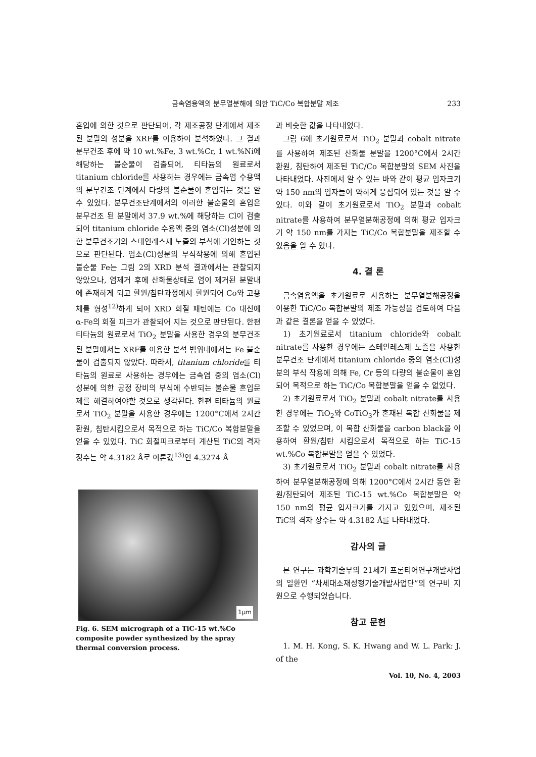금속염용액의 분무열분해에 의한 TiC/Co 복합분말 제조 233
혼입에 의한 것으로 판단되어, 각 제조공정 단계에서 제조된 분말의 성분을 XRF를 이용하여 분석하였다. 그 결과 분무건조 후에 약 10 wt.%Fe, 3 wt.%Cr, 1 wt.%Ni에 해당하는 불순물이 검출되어, 티타늄의 원료로서 titanium chloride를 사용하는 경우에는 금속염 수용액의 분무건조 단계에서 다량의 불순물이 혼입되는 것을 알 수 있었다. 분무건조단계에서의 이러한 불순물의 혼입은 분무건조 된 분말에서 37.9 wt.%에 해당하는 Cl이 검출되어 titanium chloride 수용액 중의 염소(Cl)성분에 의한 분무건조기의 스테인레스제 노즐의 부식에 기인하는 것으로 판단된다. 염소(Cl)성분의 부식작용에 의해 혼입된 불순물 Fe는 그림 2의 XRD 분석 결과에서는 관찰되지 않았으나, 염제거 후에 산화물상태로 염이 제거된 분말내에 존재하게 되고 환원/침탄과정에서 환원되어 Co와 고용체를 형성<sup>12)</sup>하게 되어 XRD 회절 패턴에는 Co 대신에 α-Fe의 회절 피크가 관찰되어 지는 것으로 판단된다. 한편 티타늄의 원료로서 TiO<sub>2</sub> 분말을 사용한 경우의 분무건조 된 분말에서는 XRF를 이용한 분석 범위내에서는 Fe 불순물이 검출되지 않았다. 따라서, titanium chloride를 티타늄의 원료로 사용하는 경우에는 금속염 중의 염소(Cl) 성분에 의한 공정 장비의 부식에 수반되는 불순물 혼입문제를 해결하여야할 것으로 생각된다. 한편 티타늄의 원료로서 TiO<sub>2</sub> 분말을 사용한 경우에는 1200°C에서 2시간 환원, 침탄시킴으로서 목적으로 하는 TiC/Co 복합분말을 얻을 수 있었다. TiC 회절피크로부터 계산된 TiC의 격자정수는 약 4.3182 Å로 이론값<sup>13)</sup>인 4.3274 Å
1μm
Fig. 6. SEM micrograph of a TiC-15 wt.%Co composite powder synthesized by the spray thermal conversion process.
과 비슷한 값을 나타내었다.
그림 6에 초기원료로서 TiO<sub>2</sub> 분말과 cobalt nitrate를 사용하여 제조된 산화물 분말을 1200°C에서 2시간 환원, 침탄하여 제조된 TiC/Co 복합분말의 SEM 사진을 나타내었다. 사진에서 알 수 있는 바와 같이 평균 입자크기 약 150 nm의 입자들이 약하게 응집되어 있는 것을 알 수 있다. 이와 같이 초기원료로서 TiO<sub>2</sub> 분말과 cobalt nitrate를 사용하여 분무열분해공정에 의해 평균 입자크기 약 150 nm를 가지는 TiC/Co 복합분말을 제조할 수 있음을 알 수 있다.
4. 결 론
금속염용액을 초기원료로 사용하는 분무열분해공정을 이용한 TiC/Co 복합분말의 제조 가능성을 검토하여 다음과 같은 결론을 얻을 수 있었다.
1) 초기원료로서 titanium chloride와 cobalt nitrate를 사용한 경우에는 스테인레스제 노즐을 사용한 분무건조 단계에서 titanium chloride 중의 염소(Cl)성분의 부식 작용에 의해 Fe, Cr 등의 다량의 불순물이 혼입되어 목적으로 하는 TiC/Co 복합분말을 얻을 수 없었다.
2) 초기원료로서 TiO<sub>2</sub> 분말과 cobalt nitrate를 사용한 경우에는 TiO<sub>2</sub>와 CoTiO<sub>3</sub>가 혼재된 복합 산화물을 제조할 수 있었으며, 이 복합 산화물을 carbon black을 이용하여 환원/침탄 시킴으로서 목적으로 하는 TiC-15 wt.%Co 복합분말을 얻을 수 있었다.
3) 초기원료로서 TiO<sub>2</sub> 분말과 cobalt nitrate를 사용하여 분무열분해공정에 의해 1200°C에서 2시간 동안 환원/침탄되어 제조된 TiC-15 wt.%Co 복합분말은 약 150 nm의 평균 입자크기를 가지고 있었으며, 제조된 TiC의 격자 상수는 약 4.3182 Å를 나타내었다.
감사의 글
본 연구는 과학기술부의 21세기 프론티어연구개발사업의 일환인 “차세대소재성형기술개발사업단”의 연구비 지원으로 수행되었습니다.
참고 문헌
1. M. H. Kong, S. K. Hwang and W. L. Park: J. of the
Vol. 10, No. 4, 2003